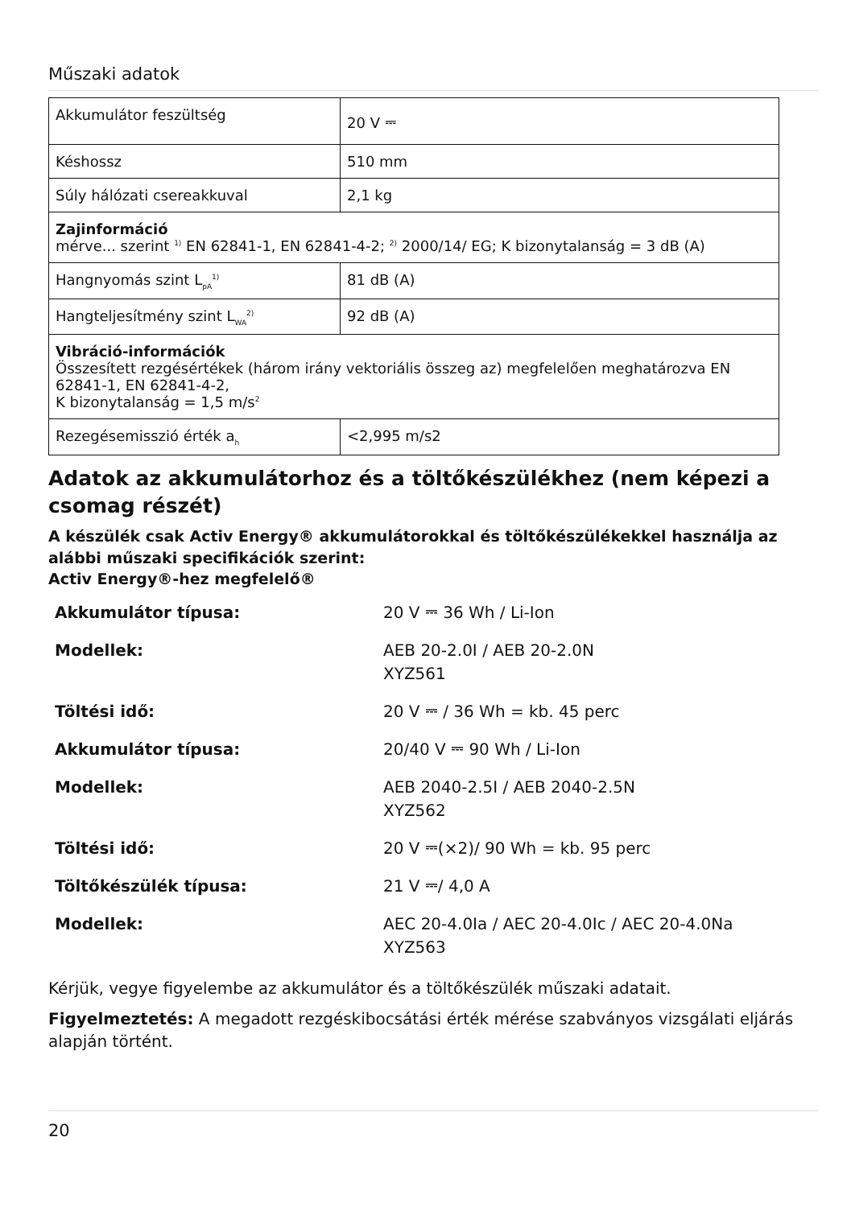Műszaki adatok
| Akkumulátor feszültség | 20 V ⎓ |
| Késhossz | 510 mm |
| Súly hálózati csereakkuval | 2,1 kg |
| Zajinformáció mérve... szerint <sup>1)</sup> EN 62841-1, EN 62841-4-2; <sup>2)</sup> 2000/14/ EG; K bizonytalanság = 3 dB (A) | |
| Hangnyomás szint L<sub>pA</sub><sup>1)</sup> | 81 dB (A) |
| Hangteljesítmény szint L<sub>WA</sub><sup>2)</sup> | 92 dB (A) |
| Vibráció-információk Összesített rezgésértékek (három irány vektoriális összeg az) megfelelően meghatározva EN 62841-1, EN 62841-4-2, K bizonytalanság = 1,5 m/s<sup>2</sup> | |
| Rezegésemisszió érték a<sub>h</sub> | <2,995 m/s2 |
Adatok az akkumulátorhoz és a töltőkészülékhez (nem képezi a csomag részét)
A készülék csak Activ Energy® akkumulátorokkal és töltőkészülékekkel használja az alábbi műszaki specifikációk szerint:
Activ Energy®-hez megfelelő®
| Akkumulátor típusa: | 20 V ⎓ 36 Wh / Li-Ion |
| Modellek: | AEB 20-2.0I / AEB 20-2.0N XYZ561 |
| Töltési idő: | 20 V ⎓ / 36 Wh = kb. 45 perc |
| Akkumulátor típusa: | 20/40 V ⎓ 90 Wh / Li-Ion |
| Modellek: | AEB 2040-2.5I / AEB 2040-2.5N XYZ562 |
| Töltési idő: | 20 V ⎓(×2)/ 90 Wh = kb. 95 perc |
| Töltőkészülék típusa: | 21 V ⎓/ 4,0 A |
| Modellek: | AEC 20-4.0Ia / AEC 20-4.0Ic / AEC 20-4.0Na XYZ563 |
Kérjük, vegye figyelembe az akkumulátor és a töltőkészülék műszaki adatait.
Figyelmeztetés: A megadott rezgéskibocsátási érték mérése szabványos vizsgálati eljárás alapján történt.
20